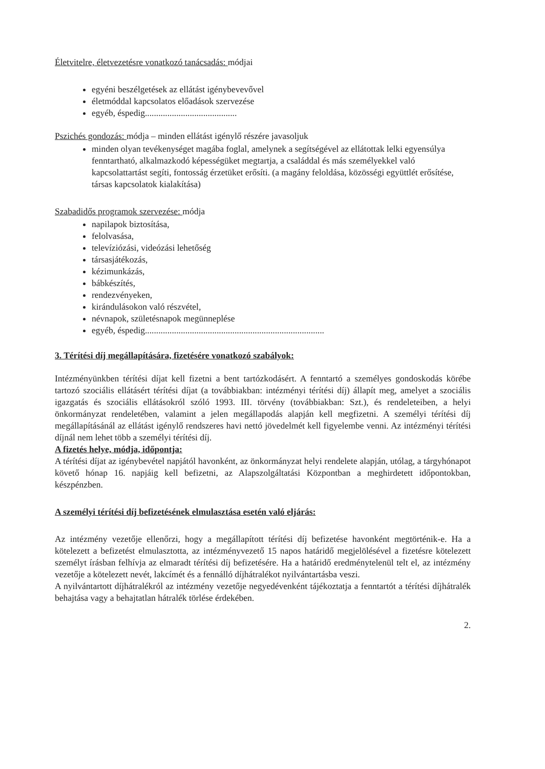Életvitelre, életvezetésre vonatkozó tanácsadás: módjai
egyéni beszélgetések az ellátást igénybevevővel
életmóddal kapcsolatos előadások szervezése
egyéb, éspedig.........................................
Pszichés gondozás: módja – minden ellátást igénylő részére javasoljuk
minden olyan tevékenységet magába foglal, amelynek a segítségével az ellátottak lelki egyensúlya fenntartható, alkalmazkodó képességüket megtartja, a családdal és más személyekkel való kapcsolattartást segíti, fontosság érzetüket erősíti. (a magány feloldása, közösségi együttlét erősítése, társas kapcsolatok kialakítása)
Szabadidős programok szervezése: módja
napilapok biztosítása,
felolvasása,
televíziózási, videózási lehetőség
társasjátékozás,
kézimunkázás,
bábkészítés,
rendezvényeken,
kirándulásokon való részvétel,
névnapok, születésnapok megünneplése
egyéb, éspedig................................................................................
3. Térítési díj megállapítására, fizetésére vonatkozó szabályok:
Intézményünkben térítési díjat kell fizetni a bent tartózkodásért. A fenntartó a személyes gondoskodás körébe tartozó szociális ellátásért térítési díjat (a továbbiakban: intézményi térítési díj) állapít meg, amelyet a szociális igazgatás és szociális ellátásokról szóló 1993. III. törvény (továbbiakban: Szt.), és rendeleteiben, a helyi önkormányzat rendeletében, valamint a jelen megállapodás alapján kell megfizetni. A személyi térítési díj megállapításánál az ellátást igénylő rendszeres havi nettó jövedelmét kell figyelembe venni. Az intézményi térítési díjnál nem lehet több a személyi térítési díj.
A fizetés helye, módja, időpontja:
A térítési díjat az igénybevétel napjától havonként, az önkormányzat helyi rendelete alapján, utólag, a tárgyhónapot követő hónap 16. napjáig kell befizetni, az Alapszolgáltatási Központban a meghirdetett időpontokban, készpénzben.
A személyi térítési díj befizetésének elmulasztása esetén való eljárás:
Az intézmény vezetője ellenőrzi, hogy a megállapított térítési díj befizetése havonként megtörténik-e. Ha a kötelezett a befizetést elmulasztotta, az intézményvezető 15 napos határidő megjelölésével a fizetésre kötelezett személyt írásban felhívja az elmaradt térítési díj befizetésére. Ha a határidő eredménytelenül telt el, az intézmény vezetője a kötelezett nevét, lakcímét és a fennálló díjhátralékot nyilvántartásba veszi.
A nyilvántartott díjhátralékról az intézmény vezetője negyedévenként tájékoztatja a fenntartót a térítési díjhátralék behajtása vagy a behajtatlan hátralék törlése érdekében.
2.